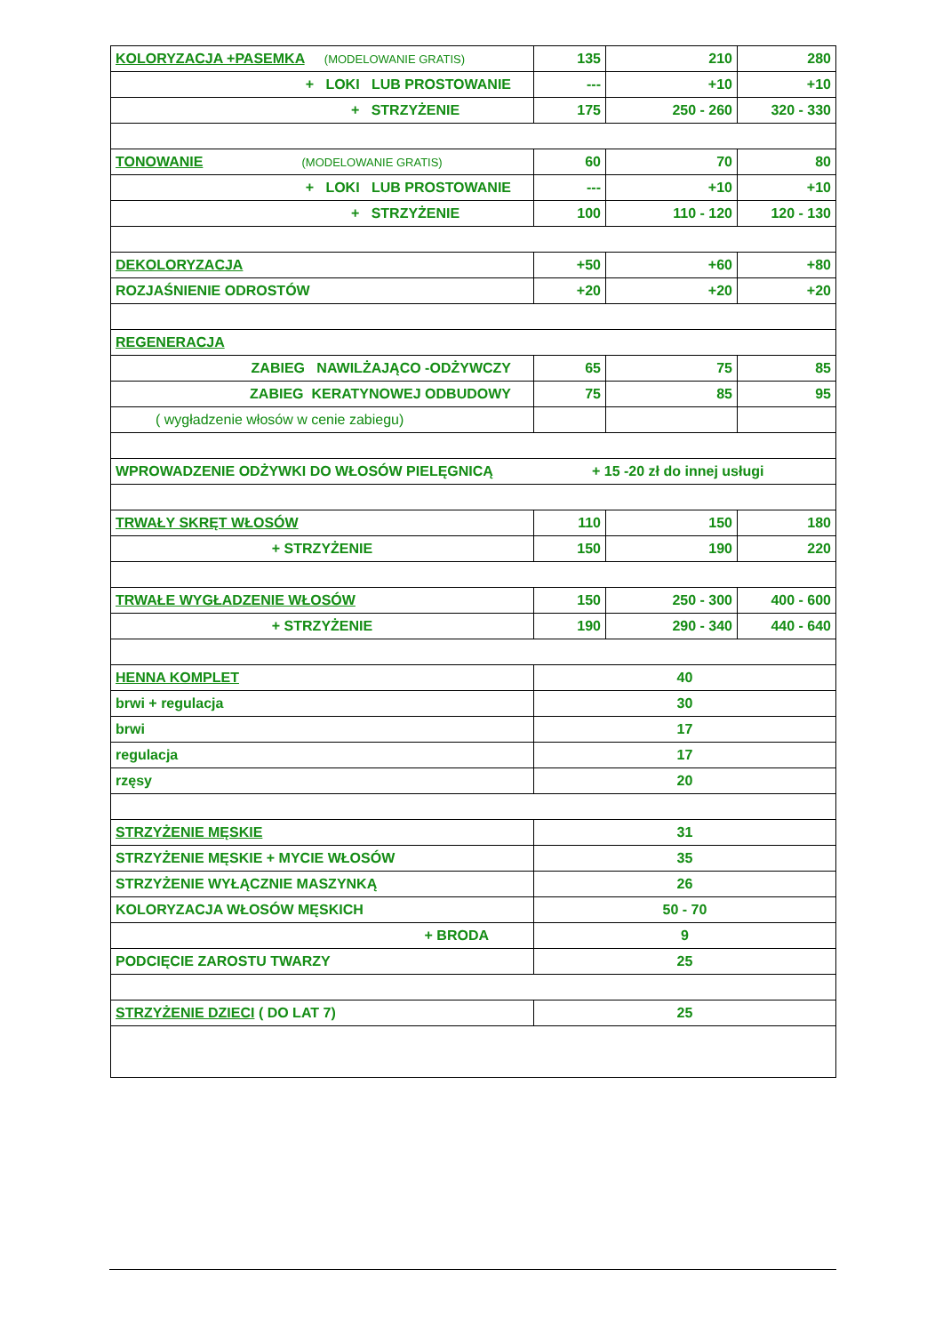| KOLORYZACJA +PASEMKA (MODELOWANIE GRATIS) | 135 | 210 | 280 |
| + LOKI LUB PROSTOWANIE | --- | +10 | +10 |
| + STRZYŻENIE | 175 | 250 - 260 | 320 - 330 |
| TONOWANIE (MODELOWANIE GRATIS) | 60 | 70 | 80 |
| + LOKI LUB PROSTOWANIE | --- | +10 | +10 |
| + STRZYŻENIE | 100 | 110 - 120 | 120 - 130 |
| DEKOLORYZACJA | +50 | +60 | +80 |
| ROZJAŚNIENIE ODROSTÓW | +20 | +20 | +20 |
| REGENERACJA | | | |
| ZABIEG NAWILŻAJĄCO -ODŻYWCZY | 65 | 75 | 85 |
| ZABIEG KERATYNOWEJ ODBUDOWY | 75 | 85 | 95 |
| ( wygładzenie włosów w cenie zabiegu) | | | |
| WPROWADZENIE ODŻYWKI DO WŁOSÓW PIELĘGNICĄ + 15 -20 zł do innej usługi | | | |
| TRWAŁY SKRĘT WŁOSÓW | 110 | 150 | 180 |
| + STRZYŻENIE | 150 | 190 | 220 |
| TRWAŁE WYGŁADZENIE WŁOSÓW | 150 | 250 - 300 | 400 - 600 |
| + STRZYŻENIE | 190 | 290 - 340 | 440 - 640 |
| HENNA KOMPLET | 40 | | |
| brwi + regulacja | 30 | | |
| brwi | 17 | | |
| regulacja | 17 | | |
| rzęsy | 20 | | |
| STRZYŻENIE MĘSKIE | 31 | | |
| STRZYŻENIE MĘSKIE + MYCIE WŁOSÓW | 35 | | |
| STRZYŻENIE WYŁĄCZNIE MASZYNKĄ | 26 | | |
| KOLORYZACJA WŁOSÓW MĘSKICH | 50 - 70 | | |
| + BRODA | 9 | | |
| PODCIĘCIE ZAROSTU TWARZY | 25 | | |
| STRZYŻENIE DZIECI ( DO LAT 7) | 25 | | |